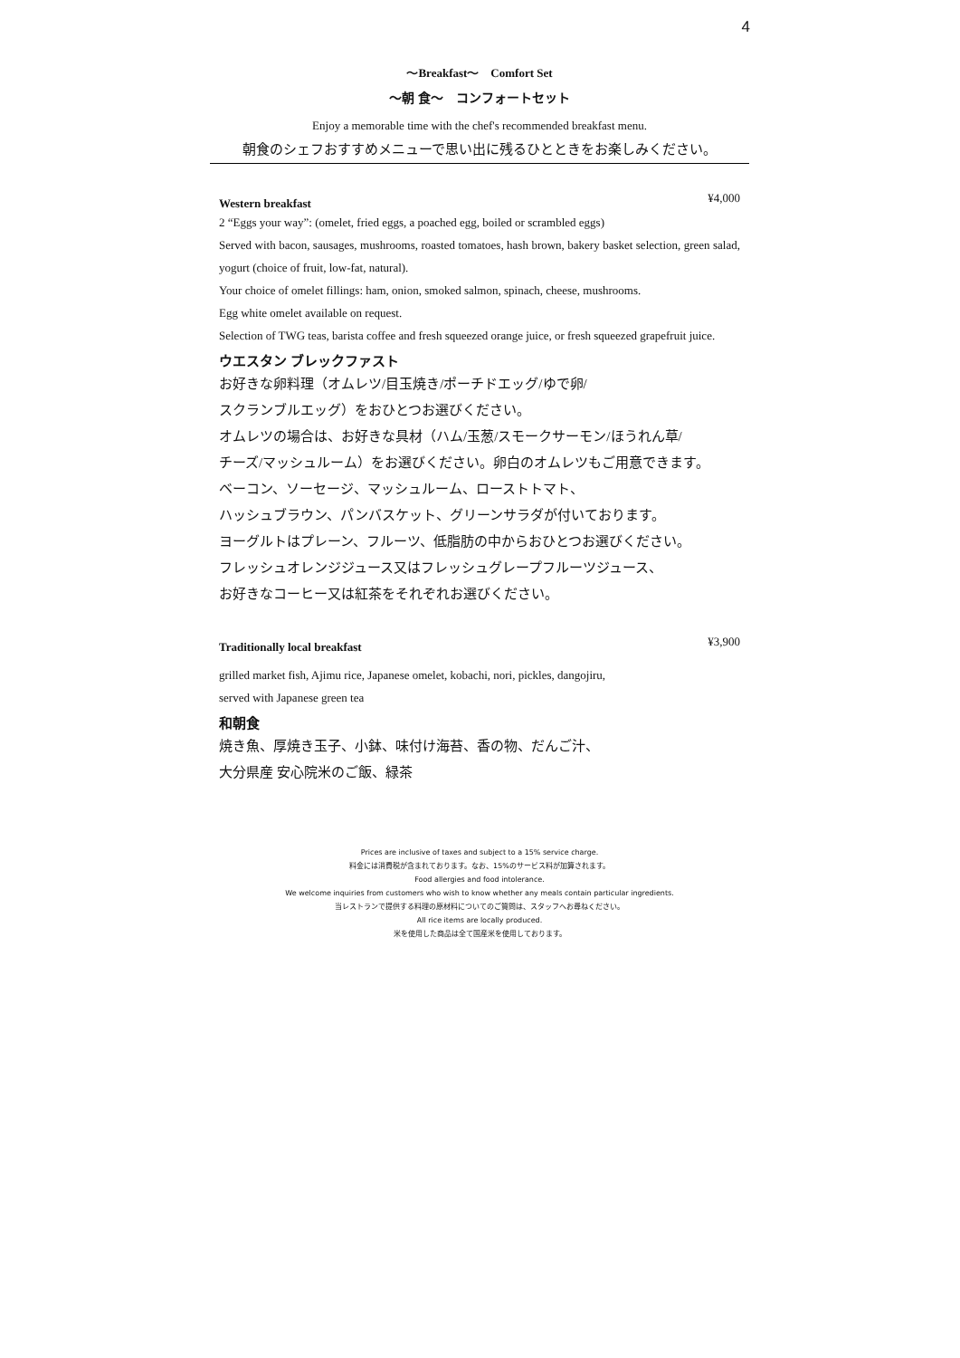4
〜Breakfast〜　Comfort Set
〜朝 食〜　コンフォートセット
Enjoy a memorable time with the chef's recommended breakfast menu.
朝食のシェフおすすめメニューで思い出に残るひとときをお楽しみください。
Western breakfast ¥4,000
2 “Eggs your way”: (omelet, fried eggs, a poached egg, boiled or scrambled eggs)
Served with bacon, sausages, mushrooms, roasted tomatoes, hash brown, bakery basket selection, green salad, yogurt (choice of fruit, low-fat, natural).
Your choice of omelet fillings: ham, onion, smoked salmon, spinach, cheese, mushrooms.
Egg white omelet available on request.
Selection of TWG teas, barista coffee and fresh squeezed orange juice, or fresh squeezed grapefruit juice.
ウエスタン ブレックファスト
お好きな卵料理（オムレツ/目玉焼き/ポーチドエッグ/ゆで卵/
スクランブルエッグ）をおひとつお選びください。
オムレツの場合は、お好きな具材（ハム/玉葱/スモークサーモン/ほうれん草/
チーズ/マッシュルーム）をお選びください。卵白のオムレツもご用意できます。
ベーコン、ソーセージ、マッシュルーム、ローストトマト、
ハッシュブラウン、パンバスケット、グリーンサラダが付いております。
ヨーグルトはプレーン、フルーツ、低脂肪の中からおひとつお選びください。
フレッシュオレンジジュース又はフレッシュグレープフルーツジュース、
お好きなコーヒー又は紅茶をそれぞれお選びください。
Traditionally local breakfast ¥3,900
grilled market fish, Ajimu rice, Japanese omelet, kobachi, nori, pickles, dangojiru,
served with Japanese green tea
和朝食
焼き魚、厚焼き玉子、小鉢、味付け海苔、香の物、だんご汁、
大分県産 安心院米のご飯、緑茶
Prices are inclusive of taxes and subject to a 15% service charge.
料金には消費税が含まれております。なお、15%のサービス料が加算されます。
Food allergies and food intolerance.
We welcome inquiries from customers who wish to know whether any meals contain particular ingredients.
当レストランで提供する料理の原材料についてのご質問は、スタッフへお尋ねください。
All rice items are locally produced.
米を使用した商品は全て国産米を使用しております。